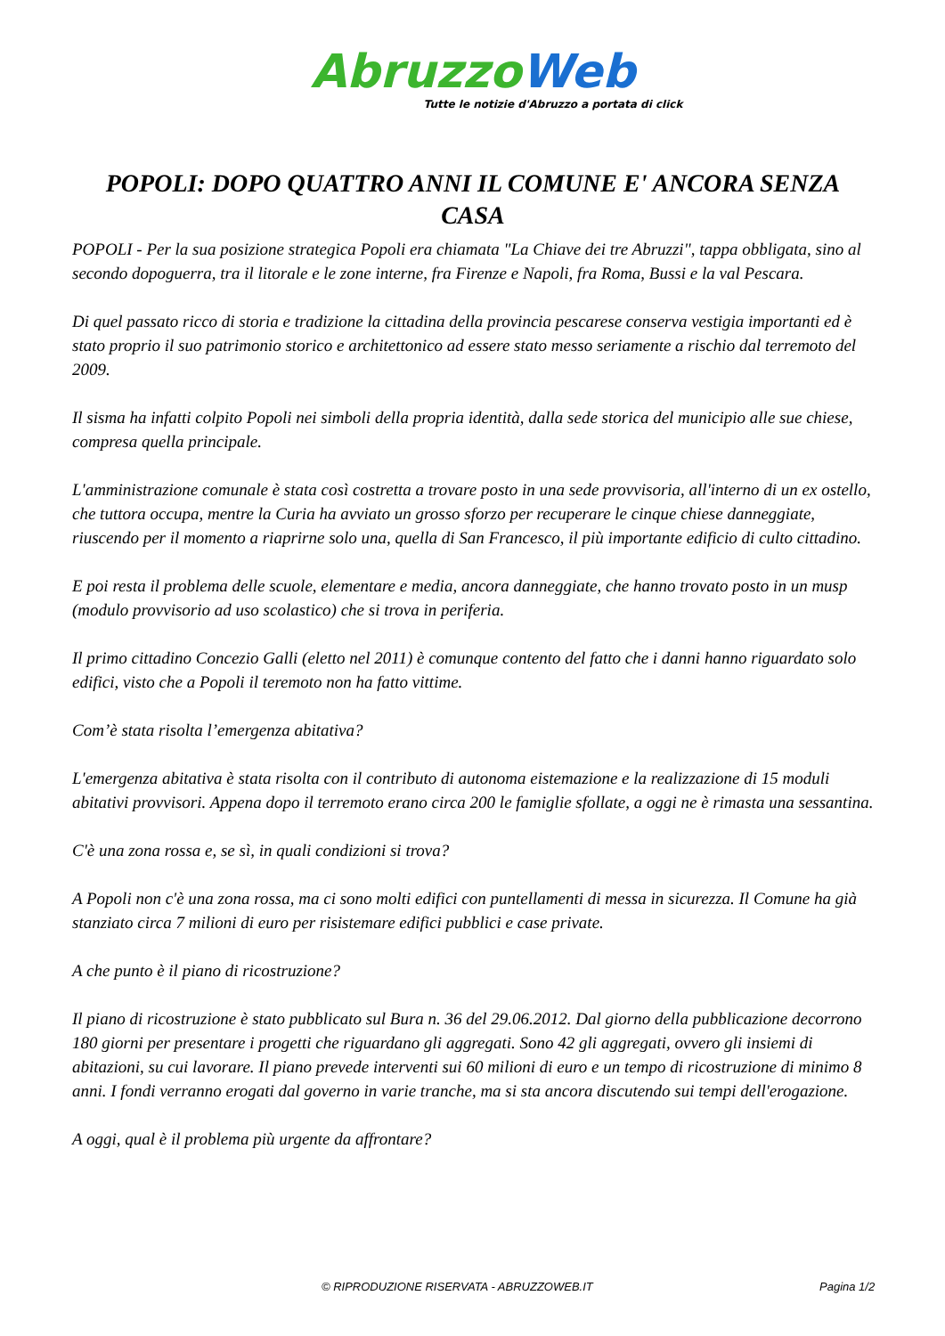Abruzzo Web
Tutte le notizie d'Abruzzo a portata di click
POPOLI: DOPO QUATTRO ANNI IL COMUNE E' ANCORA SENZA CASA
POPOLI - Per la sua posizione strategica Popoli era chiamata "La Chiave dei tre Abruzzi", tappa obbligata, sino al secondo dopoguerra, tra il litorale e le zone interne, fra Firenze e Napoli, fra Roma, Bussi e la val Pescara.
Di quel passato ricco di storia e tradizione la cittadina della provincia pescarese conserva vestigia importanti ed è stato proprio il suo patrimonio storico e architettonico ad essere stato messo seriamente a rischio dal terremoto del 2009.
Il sisma ha infatti colpito Popoli nei simboli della propria identità, dalla sede storica del municipio alle sue chiese, compresa quella principale.
L'amministrazione comunale è stata così costretta a trovare posto in una sede provvisoria, all'interno di un ex ostello, che tuttora occupa, mentre la Curia ha avviato un grosso sforzo per recuperare le cinque chiese danneggiate, riuscendo per il momento a riaprirne solo una, quella di San Francesco, il più importante edificio di culto cittadino.
E poi resta il problema delle scuole, elementare e media, ancora danneggiate, che hanno trovato posto in un musp (modulo provvisorio ad uso scolastico) che si trova in periferia.
Il primo cittadino Concezio Galli (eletto nel 2011) è comunque contento del fatto che i danni hanno riguardato solo edifici, visto che a Popoli il teremoto non ha fatto vittime.
Com’è stata risolta l’emergenza abitativa?
L'emergenza abitativa è stata risolta con il contributo di autonoma eistemazione e la realizzazione di 15 moduli abitativi provvisori. Appena dopo il terremoto erano circa 200 le famiglie sfollate, a oggi ne è rimasta una sessantina.
C'è una zona rossa e, se sì, in quali condizioni si trova?
A Popoli non c'è una zona rossa, ma ci sono molti edifici con puntellamenti di messa in sicurezza. Il Comune ha già stanziato circa 7 milioni di euro per risistemare edifici pubblici e case private.
A che punto è il piano di ricostruzione?
Il piano di ricostruzione è stato pubblicato sul Bura n. 36 del 29.06.2012. Dal giorno della pubblicazione decorrono 180 giorni per presentare i progetti che riguardano gli aggregati. Sono 42 gli aggregati, ovvero gli insiemi di abitazioni, su cui lavorare. Il piano prevede interventi sui 60 milioni di euro e un tempo di ricostruzione di minimo 8 anni. I fondi verranno erogati dal governo in varie tranche, ma si sta ancora discutendo sui tempi dell'erogazione.
A oggi, qual è il problema più urgente da affrontare?
© RIPRODUZIONE RISERVATA - ABRUZZOWEB.IT Pagina 1/2